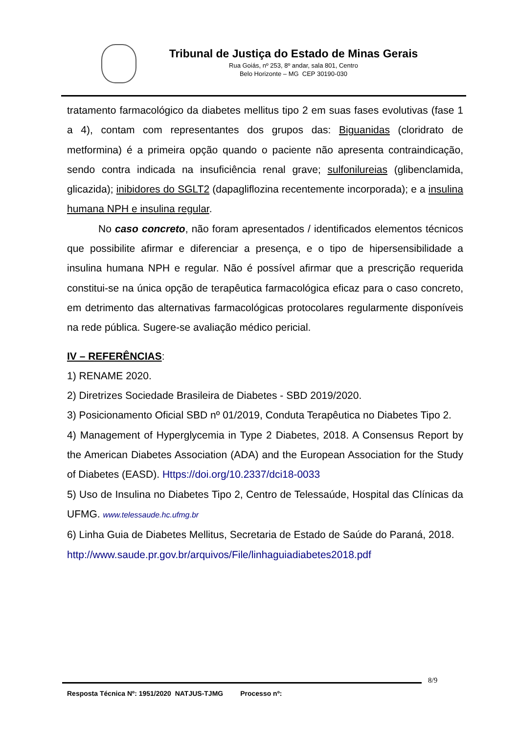Tribunal de Justiça do Estado de Minas Gerais
Rua Goiás, nº 253, 8º andar, sala 801, Centro
Belo Horizonte – MG CEP 30190-030
tratamento farmacológico da diabetes mellitus tipo 2 em suas fases evolutivas (fase 1 a 4), contam com representantes dos grupos das: Biguanidas (cloridrato de metformina) é a primeira opção quando o paciente não apresenta contraindicação, sendo contra indicada na insuficiência renal grave; sulfonilureias (glibenclamida, glicazida); inibidores do SGLT2 (dapagliflozina recentemente incorporada); e a insulina humana NPH e insulina regular.
No caso concreto, não foram apresentados / identificados elementos técnicos que possibilite afirmar e diferenciar a presença, e o tipo de hipersensibilidade a insulina humana NPH e regular. Não é possível afirmar que a prescrição requerida constitui-se na única opção de terapêutica farmacológica eficaz para o caso concreto, em detrimento das alternativas farmacológicas protocolares regularmente disponíveis na rede pública. Sugere-se avaliação médico pericial.
IV – REFERÊNCIAS:
1) RENAME 2020.
2) Diretrizes Sociedade Brasileira de Diabetes - SBD 2019/2020.
3) Posicionamento Oficial SBD nº 01/2019, Conduta Terapêutica no Diabetes Tipo 2.
4) Management of Hyperglycemia in Type 2 Diabetes, 2018. A Consensus Report by the American Diabetes Association (ADA) and the European Association for the Study of Diabetes (EASD). Https://doi.org/10.2337/dci18-0033
5) Uso de Insulina no Diabetes Tipo 2, Centro de Telessaúde, Hospital das Clínicas da UFMG. www.telessaude.hc.ufmg.br
6) Linha Guia de Diabetes Mellitus, Secretaria de Estado de Saúde do Paraná, 2018.
http://www.saude.pr.gov.br/arquivos/File/linhaguiadiabetes2018.pdf
8/9
Resposta Técnica Nº: 1951/2020 NATJUS-TJMG Processo nº: